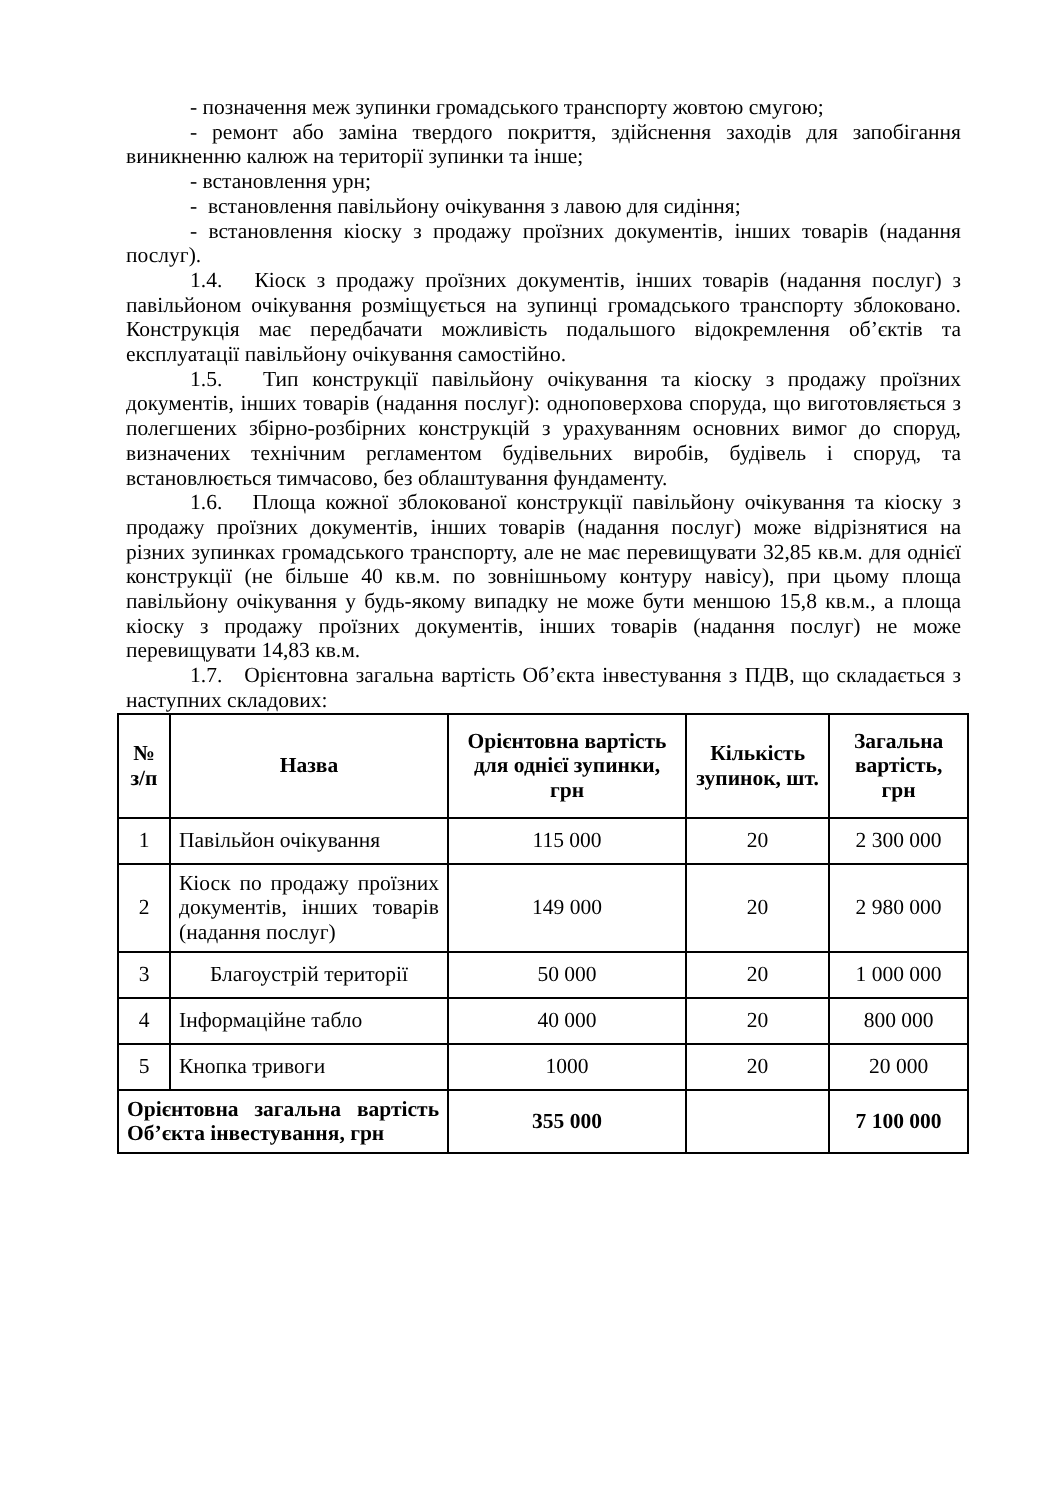- позначення меж зупинки громадського транспорту жовтою смугою;
- ремонт або заміна твердого покриття, здійснення заходів для запобігання виникненню калюж на території зупинки та інше;
- встановлення урн;
- встановлення павільйону очікування з лавою для сидіння;
- встановлення кіоску з продажу проїзних документів, інших товарів (надання послуг).
1.4. Кіоск з продажу проїзних документів, інших товарів (надання послуг) з павільйоном очікування розміщується на зупинці громадського транспорту зблоковано. Конструкція має передбачати можливість подальшого відокремлення об’єктів та експлуатації павільйону очікування самостійно.
1.5. Тип конструкції павільйону очікування та кіоску з продажу проїзних документів, інших товарів (надання послуг): одноповерхова споруда, що виготовляється з полегшених збірно-розбірних конструкцій з урахуванням основних вимог до споруд, визначених технічним регламентом будівельних виробів, будівель і споруд, та встановлюється тимчасово, без облаштування фундаменту.
1.6. Площа кожної зблокованої конструкції павільйону очікування та кіоску з продажу проїзних документів, інших товарів (надання послуг) може відрізнятися на різних зупинках громадського транспорту, але не має перевищувати 32,85 кв.м. для однієї конструкції (не більше 40 кв.м. по зовнішньому контуру навісу), при цьому площа павільйону очікування у будь-якому випадку не може бути меншою 15,8 кв.м., а площа кіоску з продажу проїзних документів, інших товарів (надання послуг) не може перевищувати 14,83 кв.м.
1.7. Орієнтовна загальна вартість Об’єкта інвестування з ПДВ, що складається з наступних складових:
| № з/п | Назва | Орієнтовна вартість для однієї зупинки, грн | Кількість зупинок, шт. | Загальна вартість, грн |
| --- | --- | --- | --- | --- |
| 1 | Павільйон очікування | 115 000 | 20 | 2 300 000 |
| 2 | Кіоск по продажу проїзних документів, інших товарів (надання послуг) | 149 000 | 20 | 2 980 000 |
| 3 | Благоустрій території | 50 000 | 20 | 1 000 000 |
| 4 | Інформаційне табло | 40 000 | 20 | 800 000 |
| 5 | Кнопка тривоги | 1000 | 20 | 20 000 |
| Орієнтовна загальна вартість Об’єкта інвестування, грн | | 355 000 | | 7 100 000 |